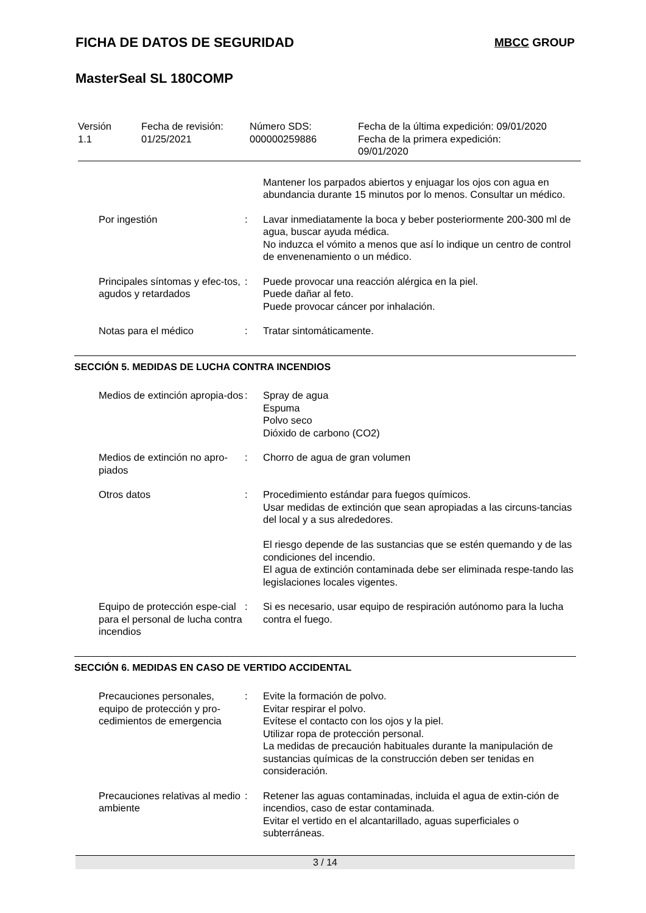FICHA DE DATOS DE SEGURIDAD MBCC GROUP
MasterSeal SL 180COMP
Versión
1.1
Fecha de revisión:
01/25/2021
Número SDS:
000000259886
Fecha de la última expedición: 09/01/2020
Fecha de la primera expedición:
09/01/2020
Mantener los parpados abiertos y enjuagar los ojos con agua en abundancia durante 15 minutos por lo menos. Consultar un médico.
Por ingestión
:
Lavar inmediatamente la boca y beber posteriormente 200-300 ml de agua, buscar ayuda médica.
No induzca el vómito a menos que así lo indique un centro de control de envenenamiento o un médico.
Principales síntomas y efec-tos, agudos y retardados
:
Puede provocar una reacción alérgica en la piel.
Puede dañar al feto.
Puede provocar cáncer por inhalación.
Notas para el médico
:
Tratar sintomáticamente.
SECCIÓN 5. MEDIDAS DE LUCHA CONTRA INCENDIOS
Medios de extinción apropia-dos
:
Spray de agua
Espuma
Polvo seco
Dióxido de carbono (CO2)
Medios de extinción no apro-piados
:
Chorro de agua de gran volumen
Otros datos
:
Procedimiento estándar para fuegos químicos.
Usar medidas de extinción que sean apropiadas a las circuns-tancias del local y a sus alrededores.
El riesgo depende de las sustancias que se estén quemando y de las condiciones del incendio.
El agua de extinción contaminada debe ser eliminada respe-tando las legislaciones locales vigentes.
Equipo de protección espe-cial para el personal de lucha contra incendios
:
Si es necesario, usar equipo de respiración autónomo para la lucha contra el fuego.
SECCIÓN 6. MEDIDAS EN CASO DE VERTIDO ACCIDENTAL
Precauciones personales, equipo de protección y pro-cedimientos de emergencia
:
Evite la formación de polvo.
Evitar respirar el polvo.
Evítese el contacto con los ojos y la piel.
Utilizar ropa de protección personal.
La medidas de precaución habituales durante la manipulación de sustancias químicas de la construcción deben ser tenidas en consideración.
Precauciones relativas al medio ambiente
:
Retener las aguas contaminadas, incluida el agua de extin-ción de incendios, caso de estar contaminada.
Evitar el vertido en el alcantarillado, aguas superficiales o subterráneas.
3 / 14